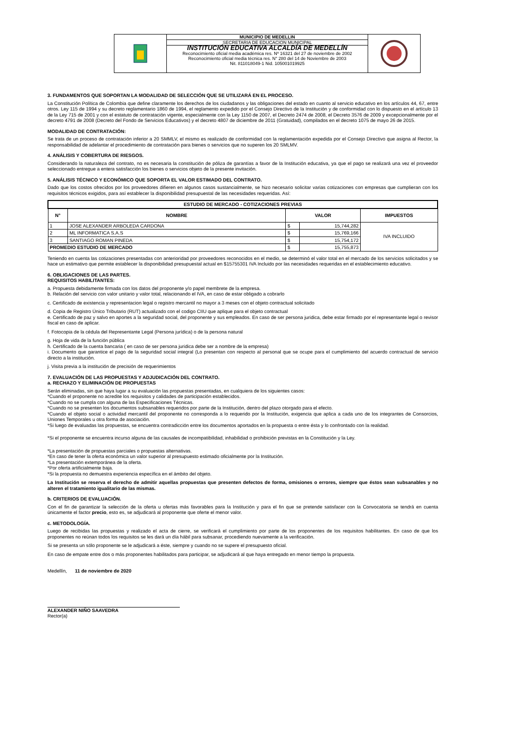MUNICIPIO DE MEDELLIN
SECRETARIA DE EDUCACION MUNICIPAL
INSTITUCIÓN EDUCATIVA ALCALDÍA DE MEDELLÍN
Reconocimiento oficial media académica res. Nº 16321 del 27 de noviembre de 2002
Reconocimiento oficial media técnica res. N° 280 del 14 de Noviembre de 2003
Nit. 811018049-1 Nid. 105001019925
3. FUNDAMENTOS QUE SOPORTAN LA MODALIDAD DE SELECCIÓN QUE SE UTILIZARÁ EN EL PROCESO.
La Constitución Política de Colombia que define claramente los derechos de los ciudadanos y las obligaciones del estado en cuanto al servicio educativo en los artículos 44, 67, entre otros. Ley 115 de 1994 y su decreto reglamentario 1860 de 1994, el reglamento expedido por el Consejo Directivo de la Institución y de conformidad con lo dispuesto en el artículo 13 de la Ley 715 de 2001 y con el estatuto de contratación vigente, especialmente con la Ley 1150 de 2007, el Decreto 2474 de 2008, el Decreto 3576 de 2009 y excepcionalmente por el decreto 4791 de 2008 (Decreto del Fondo de Servicios Educativos) y el decreto 4807 de diciembre de 2011 (Gratuidad), compilados en el decreto 1075 de mayo 26 de 2015.
MODALIDAD DE CONTRATACIÓN:
Se trata de un proceso de contratación inferior a 20 SMMLV, el mismo es realizado de conformidad con la reglamentación expedida por el Consejo Directivo que asigna al Rector, la responsabilidad de adelantar el procedimiento de contratación para bienes o servicios que no superen los 20 SMLMV.
4. ANÁLISIS Y COBERTURA DE RIESGOS.
Considerando la naturaleza del contrato, no es necesaria la constitución de póliza de garantías a favor de la Institución educativa, ya que el pago se realizará una vez el proveedor seleccionado entregue a entera satisfacción los bienes o servicios objeto de la presente invitación.
5. ANÁLISIS TÉCNICO Y ECONÓMICO QUE SOPORTA EL VALOR ESTIMADO DEL CONTRATO.
Dado que los costos ofrecidos por los proveedores difieren en algunos casos sustancialmente, se hizo necesario solicitar varias cotizaciones con empresas que cumplieran con los requisitos técnicos exigidos, para así establecer la disponibilidad presupuestal de las necesidades requeridas. Así:
| ESTUDIO DE MERCADO - COTIZACIONES PREVIAS | | | | |
| --- | --- | --- | --- | --- |
| N° | NOMBRE | VALOR | | IMPUESTOS |
| 1 | JOSE ALEXANDER ARBOLEDA CARDONA | $ | 15,744,282 | IVA INCLUIDO |
| 2 | ML INFORMATICA S.A.S | $ | 15,769,166 | |
| 3 | SANTIAGO ROMAN PINEDA | $ | 15,754,172 | |
| PROMEDIO ESTUDIO DE MERCADO | | $ | 15,755,873 | |
Teniendo en cuenta las cotizaciones presentadas con anterioridad por proveedores reconocidos en el medio, se determinó el valor total en el mercado de los servicios solicitados y se hace un estimativo que permite establecer la disponibilidad presupuestal actual en $15755301 IVA Incluido por las necesidades requeridas en el establecimiento educativo.
6. OBLIGACIONES DE LAS PARTES.
REQUISITOS HABILITANTES:
a. Propuesta debidamente firmada con los datos del proponente y/o papel membrete de la empresa.
b. Relación del servicio con valor unitario y valor total, relacionando el IVA, en caso de estar obligado a cobrarlo
c. Certificado de existencia y representacion legal o registro mercantil no mayor a 3 meses con el objeto contractual solicitado
d. Copia de Registro Único Tributario (RUT) actualizado con el codigo CIIU que aplique para el objeto contractual
e. Certificado de paz y salvo en aportes a la seguridad social, del proponente y sus empleados. En caso de ser persona juridica, debe estar firmado por el representante legal o revisor fiscal en caso de aplicar.
f. Fotocopia de la cédula del Representante Legal (Persona jurídica) o de la persona natural
g. Hoja de vida de la función pública
h. Certificado de la cuenta bancaria ( en caso de ser persona juridica debe ser a nombre de la empresa)
i. Documento que garantice el pago de la seguridad social integral (Lo presentan con respecto al personal que se ocupe para el cumplimiento del acuerdo contractual de servicio directo a la institución.
j. Visita previa a la institución de precisión de requerimientos
7. EVALUACIÓN DE LAS PROPUESTAS Y ADJUDICACIÓN DEL CONTRATO.
a. RECHAZO Y ELIMINACIÓN DE PROPUESTAS
Serán eliminadas, sin que haya lugar a su evaluación las propuestas presentadas, en cualquiera de los siguientes casos:
*Cuando el proponente no acredite los requisitos y calidades de participación establecidos.
*Cuando no se cumpla con alguna de las Especificaciones Técnicas.
*Cuando no se presenten los documentos subsanables requeridos por parte de la Institución, dentro del plazo otorgado para el efecto.
*Cuando el objeto social o actividad mercantil del proponente no corresponda a lo requerido por la Institución, exigencia que aplica a cada uno de los integrantes de Consorcios, Uniones Temporales u otra forma de asociación.
*Si luego de evaluadas las propuestas, se encuentra contradicción entre los documentos aportados en la propuesta o entre ésta y lo confrontado con la realidad.
*Si el proponente se encuentra incurso alguna de las causales de incompatibilidad, inhabilidad o prohibición previstas en la Constitución y la Ley.
*La presentación de propuestas parciales o propuestas alternativas.
*En caso de tener la oferta económica un valor superior al presupuesto estimado oficialmente por la Institución.
*La presentación extemporánea de la oferta.
*Por oferta artificialmente baja.
*Si la propuesta no demuestra experiencia específica en el ámbito del objeto.
La Institución se reserva el derecho de admitir aquellas propuestas que presenten defectos de forma, omisiones o errores, siempre que éstos sean subsanables y no alteren el tratamiento igualitario de las mismas.
b. CRITERIOS DE EVALUACIÓN.
Con el fin de garantizar la selección de la oferta u ofertas más favorables para la Institución y para el fin que se pretende satisfacer con la Convocatoria se tendrá en cuenta únicamente el factor precio, esto es, se adjudicará al proponente que oferte el menor valor.
c. METODOLOGÍA.
Luego de recibidas las propuestas y realizado el acta de cierre, se verificará el cumplimiento por parte de los proponentes de los requisitos habilitantes. En caso de que los proponentes no reúnan todos los requisitos se les dará un día hábil para subsanar, procediendo nuevamente a la verificación.
Si se presenta un sólo proponente se le adjudicará a éste, siempre y cuando no se supere el presupuesto oficial.
En caso de empate entre dos o más proponentes habilitados para participar, se adjudicará al que haya entregado en menor tiempo la propuesta.
Medellín, 11 de noviembre de 2020
ALEXANDER NIÑO SAAVEDRA
Rector(a)